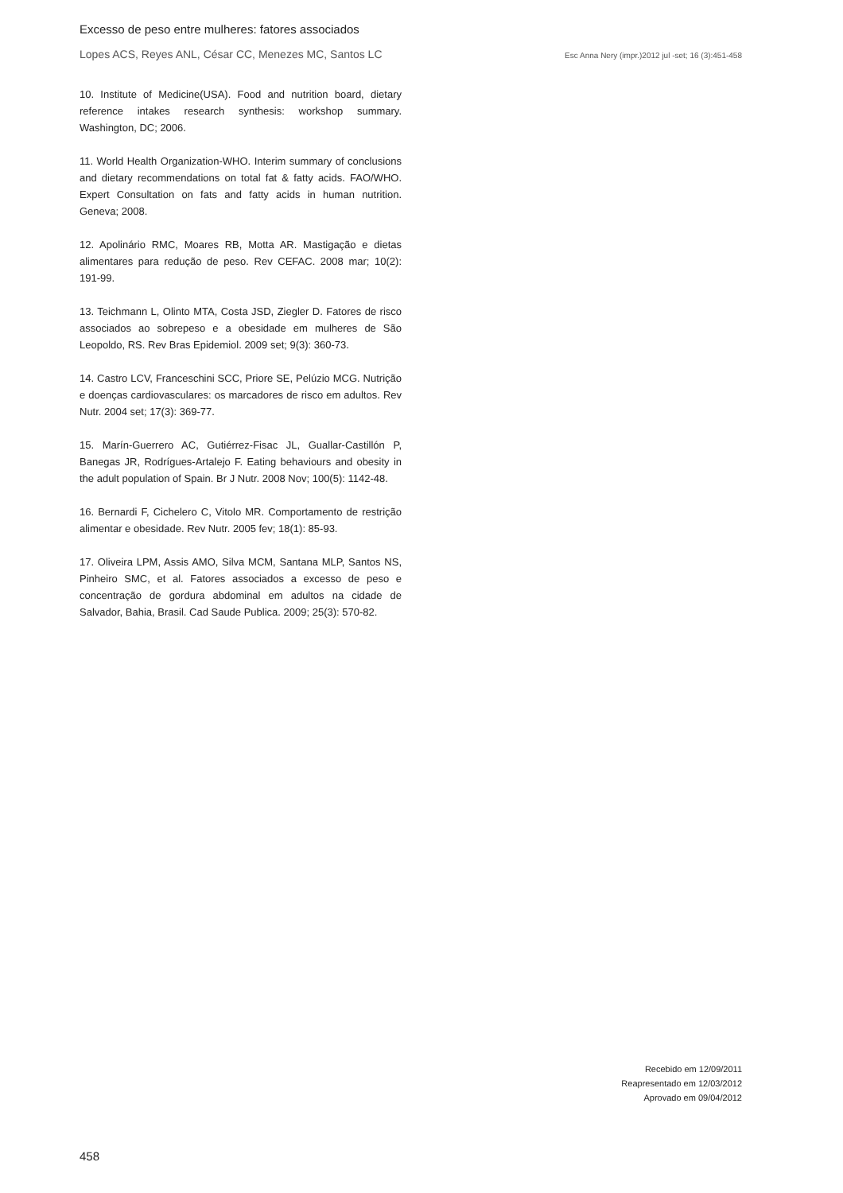Excesso de peso entre mulheres: fatores associados
Lopes ACS, Reyes ANL, César CC, Menezes MC, Santos LC Esc Anna Nery (impr.)2012 jul -set; 16 (3):451-458
10. Institute of Medicine(USA). Food and nutrition board, dietary reference intakes research synthesis: workshop summary. Washington, DC; 2006.
11. World Health Organization-WHO. Interim summary of conclusions and dietary recommendations on total fat & fatty acids. FAO/WHO. Expert Consultation on fats and fatty acids in human nutrition. Geneva; 2008.
12. Apolinário RMC, Moares RB, Motta AR. Mastigação e dietas alimentares para redução de peso. Rev CEFAC. 2008 mar; 10(2): 191-99.
13. Teichmann L, Olinto MTA, Costa JSD, Ziegler D. Fatores de risco associados ao sobrepeso e a obesidade em mulheres de São Leopoldo, RS. Rev Bras Epidemiol. 2009 set; 9(3): 360-73.
14. Castro LCV, Franceschini SCC, Priore SE, Pelúzio MCG. Nutrição e doenças cardiovasculares: os marcadores de risco em adultos. Rev Nutr. 2004 set; 17(3): 369-77.
15. Marín-Guerrero AC, Gutiérrez-Fisac JL, Guallar-Castillón P, Banegas JR, Rodrígues-Artalejo F. Eating behaviours and obesity in the adult population of Spain. Br J Nutr. 2008 Nov; 100(5): 1142-48.
16. Bernardi F, Cichelero C, Vitolo MR. Comportamento de restrição alimentar e obesidade. Rev Nutr. 2005 fev; 18(1): 85-93.
17. Oliveira LPM, Assis AMO, Silva MCM, Santana MLP, Santos NS, Pinheiro SMC, et al. Fatores associados a excesso de peso e concentração de gordura abdominal em adultos na cidade de Salvador, Bahia, Brasil. Cad Saude Publica. 2009; 25(3): 570-82.
Recebido em 12/09/2011
Reapresentado em 12/03/2012
Aprovado em 09/04/2012
458